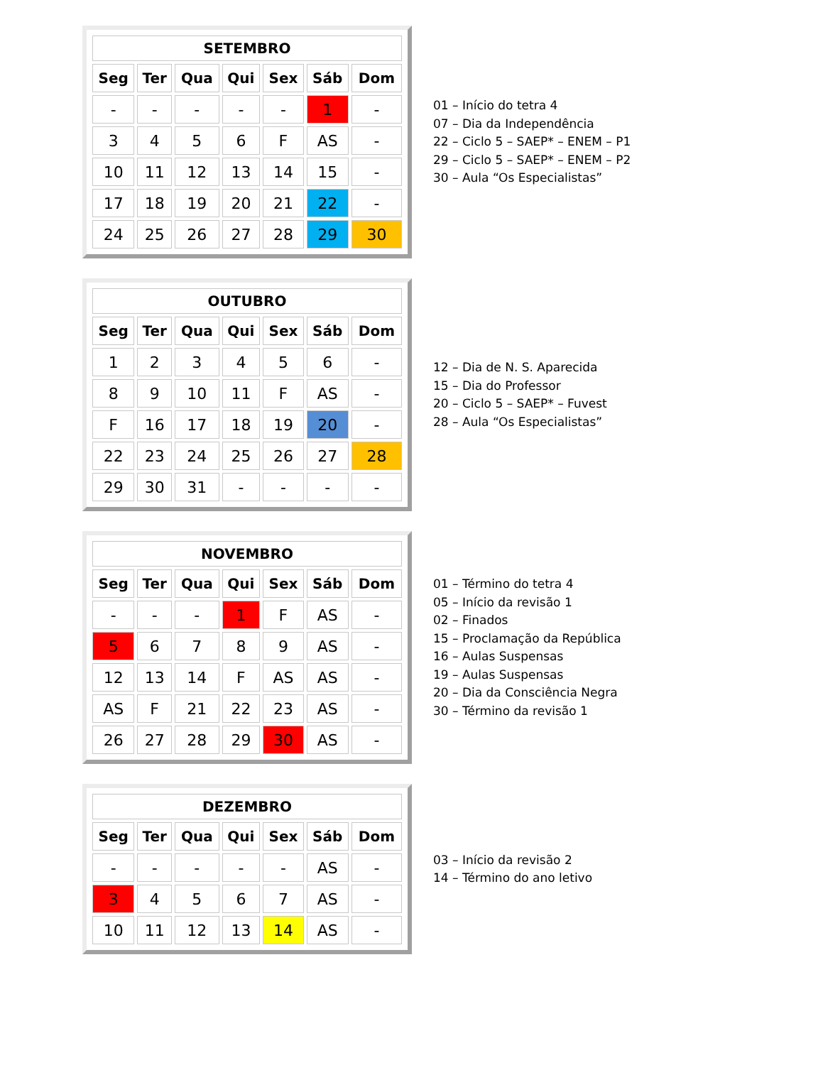| SETEMBRO | | | | | | |
| --- | --- | --- | --- | --- | --- | --- |
| Seg | Ter | Qua | Qui | Sex | Sáb | Dom |
| - | - | - | - | - | 1 | - |
| 3 | 4 | 5 | 6 | F | AS | - |
| 10 | 11 | 12 | 13 | 14 | 15 | - |
| 17 | 18 | 19 | 20 | 21 | 22 | - |
| 24 | 25 | 26 | 27 | 28 | 29 | 30 |
01 – Início do tetra 4
07 – Dia da Independência
22 – Ciclo 5 – SAEP* – ENEM – P1
29 – Ciclo 5 – SAEP* – ENEM – P2
30 – Aula “Os Especialistas”
| OUTUBRO | | | | | | |
| --- | --- | --- | --- | --- | --- | --- |
| Seg | Ter | Qua | Qui | Sex | Sáb | Dom |
| 1 | 2 | 3 | 4 | 5 | 6 | - |
| 8 | 9 | 10 | 11 | F | AS | - |
| F | 16 | 17 | 18 | 19 | 20 | - |
| 22 | 23 | 24 | 25 | 26 | 27 | 28 |
| 29 | 30 | 31 | - | - | - | - |
12 – Dia de N. S. Aparecida
15 – Dia do Professor
20 – Ciclo 5 – SAEP* – Fuvest
28 – Aula “Os Especialistas”
| NOVEMBRO | | | | | | |
| --- | --- | --- | --- | --- | --- | --- |
| Seg | Ter | Qua | Qui | Sex | Sáb | Dom |
| - | - | - | 1 | F | AS | - |
| 5 | 6 | 7 | 8 | 9 | AS | - |
| 12 | 13 | 14 | F | AS | AS | - |
| AS | F | 21 | 22 | 23 | AS | - |
| 26 | 27 | 28 | 29 | 30 | AS | - |
01 – Término do tetra 4
05 – Início da revisão 1
02 – Finados
15 – Proclamação da República
16 – Aulas Suspensas
19 – Aulas Suspensas
20 – Dia da Consciência Negra
30 – Término da revisão 1
| DEZEMBRO | | | | | | |
| --- | --- | --- | --- | --- | --- | --- |
| Seg | Ter | Qua | Qui | Sex | Sáb | Dom |
| - | - | - | - | - | AS | - |
| 3 | 4 | 5 | 6 | 7 | AS | - |
| 10 | 11 | 12 | 13 | 14 | AS | - |
03 – Início da revisão 2
14 – Término do ano letivo